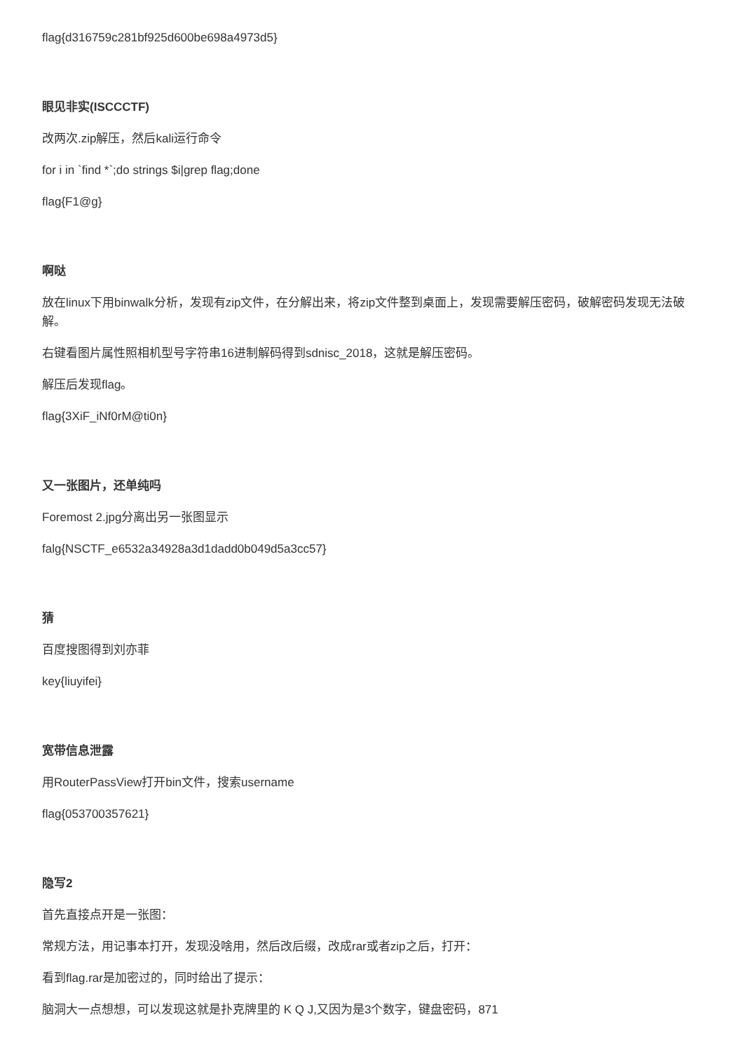flag{d316759c281bf925d600be698a4973d5}
眼见非实(ISCCCTF)
改两次.zip解压，然后kali运行命令
for i in `find *`;do strings $i|grep flag;done
flag{F1@g}
啊哒
放在linux下用binwalk分析，发现有zip文件，在分解出来，将zip文件整到桌面上，发现需要解压密码，破解密码发现无法破解。
右键看图片属性照相机型号字符串16进制解码得到sdnisc_2018，这就是解压密码。
解压后发现flag。
flag{3XiF_iNf0rM@ti0n}
又一张图片，还单纯吗
Foremost 2.jpg分离出另一张图显示
falg{NSCTF_e6532a34928a3d1dadd0b049d5a3cc57}
猜
百度搜图得到刘亦菲
key{liuyifei}
宽带信息泄露
用RouterPassView打开bin文件，搜索username
flag{053700357621}
隐写2
首先直接点开是一张图：
常规方法，用记事本打开，发现没啥用，然后改后缀，改成rar或者zip之后，打开：
看到flag.rar是加密过的，同时给出了提示：
脑洞大一点想想，可以发现这就是扑克牌里的 K Q J,又因为是3个数字，键盘密码，871